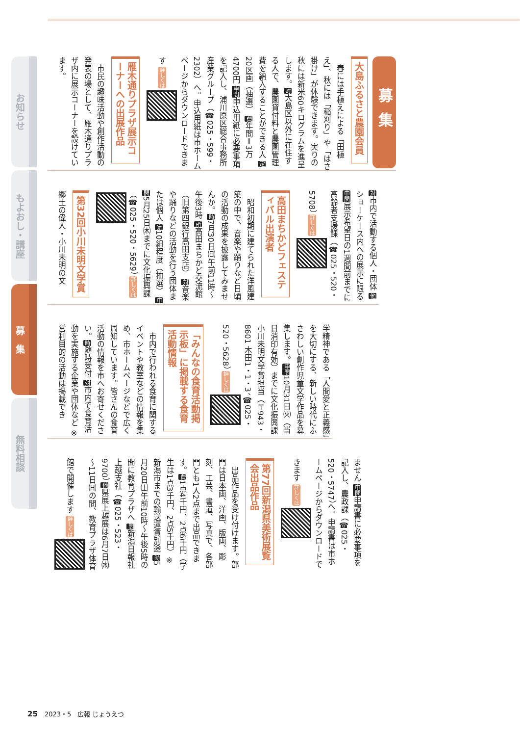募集
大島ふるさと農園会員
　春には手植えによる「田植え」、秋には「稲刈り」や「はさ掛け」が体験できます。実りの秋には新米60キログラムを進呈します。対大島区以外に在住する人で、農園貸付料と農園管理費を納入することができる人 定20区画（抽選） 費年間＝3万4700円 申問申込用紙に必要事項を記入し、浦川原区総合事務所産業グループ（☎025・599・2302）へ。申込用紙は市ホームページからダウンロードできます 詳しくは
雁木通りプラザ展示コーナーへの出展作品
　市民の趣味活動や創作活動の発表の場として、雁木通りプラザ内に展示コーナーを設けています。
対市内で活動する個人・団体 他ショーケース内への展示に限る 申問展示希望日の1週間前までに高齢者支援課（☎025・520・5708） 詳しくは
高田まちかどフェスティバル出演者
　昭和初期に建てられた洋風建築の中で、音楽や踊りなど日頃の活動の成果を披露してみませんか。時7月30日㈰午前11時～午後3時 所高田まちかど交流館（旧第四銀行高田支店） 対音楽や踊りなどの活動を行う団体または個人 定10組程度（抽選） 申問5月25日㈭までに文化振興課（☎025・520・5629） 詳しくは
第32回小川未明文学賞
郷土の偉人・小川未明の文
学精神である「人間愛と正義感」を大切にする、新しい時代にふさわしい創作児童文学作品を募集します。申問10月31日㈫（当日消印有効）までに文化振興課 小川未明文学賞担当（〒943・8601 木田1・1・3、☎025・520・5628） 詳しくは
「みんなの食育活動掲示板」に掲載する食育活動情報
　市内で行われる食育に関するイベントや教室などの情報を集め、市ホームページなどで広く周知しています。皆さんの食育活動の情報を市へお寄せください。時随時受付 対市内で食育活動を実施する企業や団体など ※営利目的の活動は掲載でき
ません 申問申請書に必要事項を記入し、農政課（☎025・520・5747）へ。申請書は市ホームページからダウンロードできます 詳しくは
第77回新潟県美術展覧会出品作品
　出品作品を受け付けます。部門は日本画、洋画、版画、彫刻、工芸、書道、写真で、各部門とも1人2点まで出品できます。費1点4千円、2点6千円（学生は1点3千円、2点5千円）※新潟市までの輸送運賃別途 時5月20日㈯午前10時～午後5時の間に教育プラザへ 問新潟日報社上越支社（☎025・523・9700） 他県展上越展は6月7日㈬～11日㈰の間、教育プラザ体育館で開催します 詳しくは
お知らせ
もよおし・講座
募　集
無料相談
25 2023・5　広報 じょうえつ